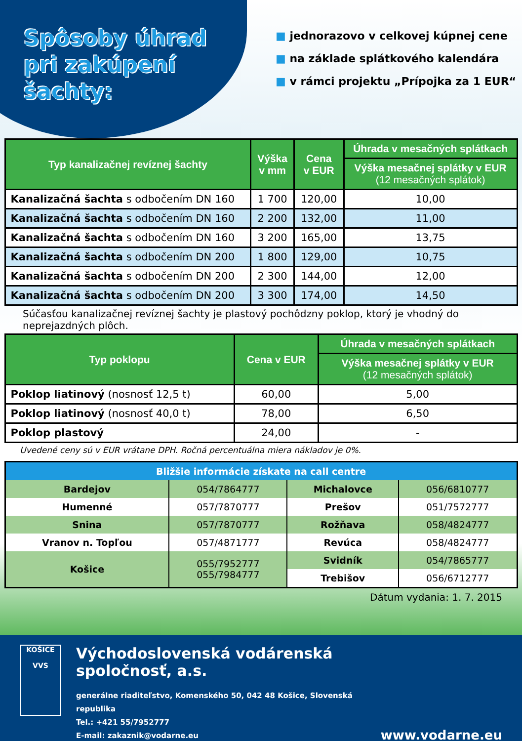Spôsoby úhrad
pri zakúpení šachty:
■ jednorazovo v celkovej kúpnej cene
■ na základe splátkového kalendára
■ v rámci projektu „Prípojka za 1 EUR“
| Typ kanalizačnej revíznej šachty | Výška v mm | Cena v EUR | Úhrada v mesačných splátkach |
| --- | --- | --- | --- |
| | | | Výška mesačnej splátky v EUR (12 mesačných splátok) |
| Kanalizačná šachta s odbočením DN 160 | 1 700 | 120,00 | 10,00 |
| Kanalizačná šachta s odbočením DN 160 | 2 200 | 132,00 | 11,00 |
| Kanalizačná šachta s odbočením DN 160 | 3 200 | 165,00 | 13,75 |
| Kanalizačná šachta s odbočením DN 200 | 1 800 | 129,00 | 10,75 |
| Kanalizačná šachta s odbočením DN 200 | 2 300 | 144,00 | 12,00 |
| Kanalizačná šachta s odbočením DN 200 | 3 300 | 174,00 | 14,50 |
Súčasťou kanalizačnej revíznej šachty je plastový pochôdzny poklop, ktorý je vhodný do neprejazdných plôch.
| Typ poklopu | Cena v EUR | Úhrada v mesačných splátkach |
| --- | --- | --- |
| | | Výška mesačnej splátky v EUR (12 mesačných splátok) |
| Poklop liatinový (nosnosť 12,5 t) | 60,00 | 5,00 |
| Poklop liatinový (nosnosť 40,0 t) | 78,00 | 6,50 |
| Poklop plastový | 24,00 | - |
Uvedené ceny sú v EUR vrátane DPH. Ročná percentuálna miera nákladov je 0%.
| Bližšie informácie získate na call centre | | | |
| Bardejov | 054/7864777 | Michalovce | 056/6810777 |
| Humenné | 057/7870777 | Prešov | 051/7572777 |
| Snina | 057/7870777 | Rožňava | 058/4824777 |
| Vranov n. Topľou | 057/4871777 | Revúca | 058/4824777 |
| Košice | 055/7952777 055/7984777 | Svidník | 054/7865777 |
| | | Trebišov | 056/6712777 |
Dátum vydania: 1. 7. 2015
KOŠICE
VVS
Východoslovenská vodárenská spoločnosť, a.s.
generálne riaditeľstvo, Komenského 50, 042 48 Košice, Slovenská republika
Tel.: +421 55/7952777
E-mail: zakaznik@vodarne.eu
www.vodarne.eu